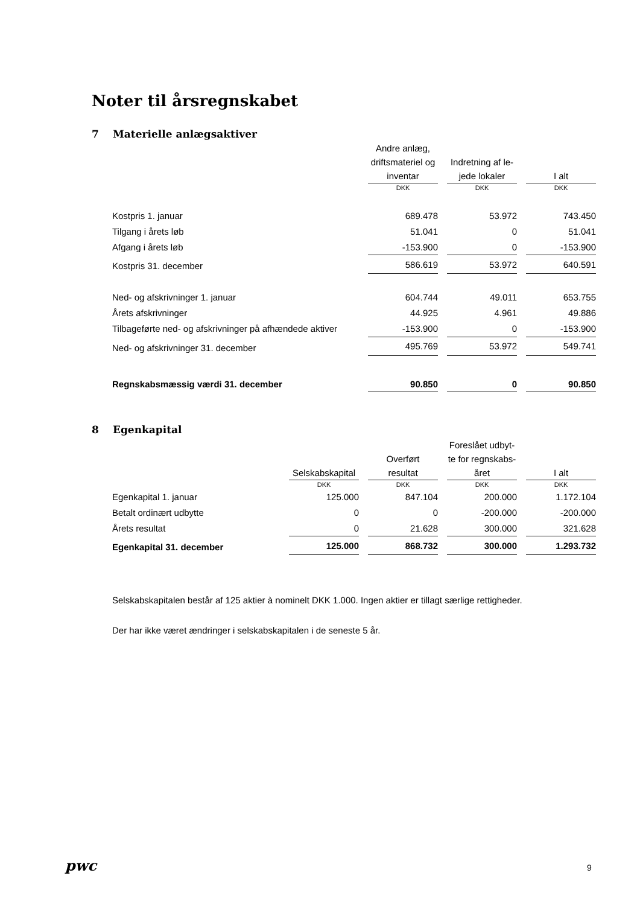Noter til årsregnskabet
7 Materielle anlægsaktiver
| | Andre anlæg, driftsmateriel og inventar | | Indretning af le- jede lokaler | | I alt |
| | DKK | | DKK | | DKK |
| Kostpris 1. januar | 689.478 | | 53.972 | | 743.450 |
| Tilgang i årets løb | 51.041 | | 0 | | 51.041 |
| Afgang i årets løb | -153.900 | | 0 | | -153.900 |
| Kostpris 31. december | 586.619 | | 53.972 | | 640.591 |
| Ned- og afskrivninger 1. januar | 604.744 | | 49.011 | | 653.755 |
| Årets afskrivninger | 44.925 | | 4.961 | | 49.886 |
| Tilbageførte ned- og afskrivninger på afhændede aktiver | -153.900 | | 0 | | -153.900 |
| Ned- og afskrivninger 31. december | 495.769 | | 53.972 | | 549.741 |
| Regnskabsmæssig værdi 31. december | 90.850 | | 0 | | 90.850 |
8 Egenkapital
| | Selskabskapital | | Overført resultat | | Foreslået udbyt- te for regnskabs- året | | I alt |
| | DKK | | DKK | | DKK | | DKK |
| Egenkapital 1. januar | 125.000 | | 847.104 | | 200.000 | | 1.172.104 |
| Betalt ordinært udbytte | 0 | | 0 | | -200.000 | | -200.000 |
| Årets resultat | 0 | | 21.628 | | 300.000 | | 321.628 |
| Egenkapital 31. december | 125.000 | | 868.732 | | 300.000 | | 1.293.732 |
Selskabskapitalen består af 125 aktier à nominelt DKK 1.000. Ingen aktier er tillagt særlige rettigheder.
Der har ikke været ændringer i selskabskapitalen i de seneste 5 år.
pwc 9